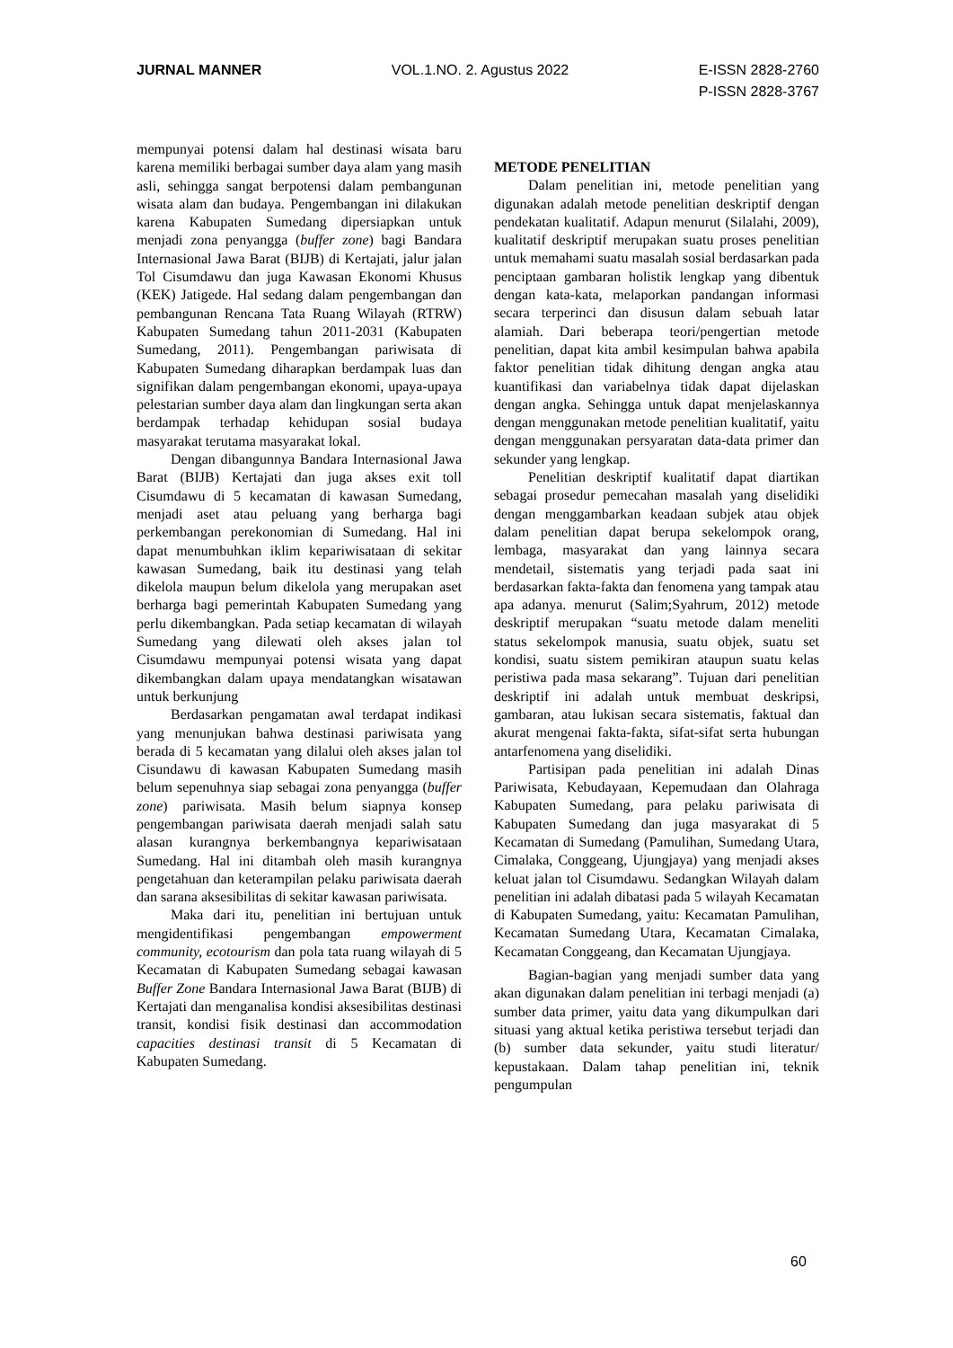JURNAL MANNER VOL.1.NO. 2. Agustus 2022 E-ISSN 2828-2760
P-ISSN 2828-3767
mempunyai potensi dalam hal destinasi wisata baru karena memiliki berbagai sumber daya alam yang masih asli, sehingga sangat berpotensi dalam pembangunan wisata alam dan budaya. Pengembangan ini dilakukan karena Kabupaten Sumedang dipersiapkan untuk menjadi zona penyangga (buffer zone) bagi Bandara Internasional Jawa Barat (BIJB) di Kertajati, jalur jalan Tol Cisumdawu dan juga Kawasan Ekonomi Khusus (KEK) Jatigede. Hal sedang dalam pengembangan dan pembangunan Rencana Tata Ruang Wilayah (RTRW) Kabupaten Sumedang tahun 2011-2031 (Kabupaten Sumedang, 2011). Pengembangan pariwisata di Kabupaten Sumedang diharapkan berdampak luas dan signifikan dalam pengembangan ekonomi, upaya-upaya pelestarian sumber daya alam dan lingkungan serta akan berdampak terhadap kehidupan sosial budaya masyarakat terutama masyarakat lokal.
Dengan dibangunnya Bandara Internasional Jawa Barat (BIJB) Kertajati dan juga akses exit toll Cisumdawu di 5 kecamatan di kawasan Sumedang, menjadi aset atau peluang yang berharga bagi perkembangan perekonomian di Sumedang. Hal ini dapat menumbuhkan iklim kepariwisataan di sekitar kawasan Sumedang, baik itu destinasi yang telah dikelola maupun belum dikelola yang merupakan aset berharga bagi pemerintah Kabupaten Sumedang yang perlu dikembangkan. Pada setiap kecamatan di wilayah Sumedang yang dilewati oleh akses jalan tol Cisumdawu mempunyai potensi wisata yang dapat dikembangkan dalam upaya mendatangkan wisatawan untuk berkunjung
Berdasarkan pengamatan awal terdapat indikasi yang menunjukan bahwa destinasi pariwisata yang berada di 5 kecamatan yang dilalui oleh akses jalan tol Cisundawu di kawasan Kabupaten Sumedang masih belum sepenuhnya siap sebagai zona penyangga (buffer zone) pariwisata. Masih belum siapnya konsep pengembangan pariwisata daerah menjadi salah satu alasan kurangnya berkembangnya kepariwisataan Sumedang. Hal ini ditambah oleh masih kurangnya pengetahuan dan keterampilan pelaku pariwisata daerah dan sarana aksesibilitas di sekitar kawasan pariwisata.
Maka dari itu, penelitian ini bertujuan untuk mengidentifikasi pengembangan empowerment community, ecotourism dan pola tata ruang wilayah di 5 Kecamatan di Kabupaten Sumedang sebagai kawasan Buffer Zone Bandara Internasional Jawa Barat (BIJB) di Kertajati dan menganalisa kondisi aksesibilitas destinasi transit, kondisi fisik destinasi dan accommodation capacities destinasi transit di 5 Kecamatan di Kabupaten Sumedang.
METODE PENELITIAN
Dalam penelitian ini, metode penelitian yang digunakan adalah metode penelitian deskriptif dengan pendekatan kualitatif. Adapun menurut (Silalahi, 2009), kualitatif deskriptif merupakan suatu proses penelitian untuk memahami suatu masalah sosial berdasarkan pada penciptaan gambaran holistik lengkap yang dibentuk dengan kata-kata, melaporkan pandangan informasi secara terperinci dan disusun dalam sebuah latar alamiah. Dari beberapa teori/pengertian metode penelitian, dapat kita ambil kesimpulan bahwa apabila faktor penelitian tidak dihitung dengan angka atau kuantifikasi dan variabelnya tidak dapat dijelaskan dengan angka. Sehingga untuk dapat menjelaskannya dengan menggunakan metode penelitian kualitatif, yaitu dengan menggunakan persyaratan data-data primer dan sekunder yang lengkap.
Penelitian deskriptif kualitatif dapat diartikan sebagai prosedur pemecahan masalah yang diselidiki dengan menggambarkan keadaan subjek atau objek dalam penelitian dapat berupa sekelompok orang, lembaga, masyarakat dan yang lainnya secara mendetail, sistematis yang terjadi pada saat ini berdasarkan fakta-fakta dan fenomena yang tampak atau apa adanya. menurut (Salim;Syahrum, 2012) metode deskriptif merupakan “suatu metode dalam meneliti status sekelompok manusia, suatu objek, suatu set kondisi, suatu sistem pemikiran ataupun suatu kelas peristiwa pada masa sekarang”. Tujuan dari penelitian deskriptif ini adalah untuk membuat deskripsi, gambaran, atau lukisan secara sistematis, faktual dan akurat mengenai fakta-fakta, sifat-sifat serta hubungan antarfenomena yang diselidiki.
Partisipan pada penelitian ini adalah Dinas Pariwisata, Kebudayaan, Kepemudaan dan Olahraga Kabupaten Sumedang, para pelaku pariwisata di Kabupaten Sumedang dan juga masyarakat di 5 Kecamatan di Sumedang (Pamulihan, Sumedang Utara, Cimalaka, Conggeang, Ujungjaya) yang menjadi akses keluat jalan tol Cisumdawu. Sedangkan Wilayah dalam penelitian ini adalah dibatasi pada 5 wilayah Kecamatan di Kabupaten Sumedang, yaitu: Kecamatan Pamulihan, Kecamatan Sumedang Utara, Kecamatan Cimalaka, Kecamatan Conggeang, dan Kecamatan Ujungjaya.
Bagian-bagian yang menjadi sumber data yang akan digunakan dalam penelitian ini terbagi menjadi (a) sumber data primer, yaitu data yang dikumpulkan dari situasi yang aktual ketika peristiwa tersebut terjadi dan (b) sumber data sekunder, yaitu studi literatur/ kepustakaan. Dalam tahap penelitian ini, teknik pengumpulan
60